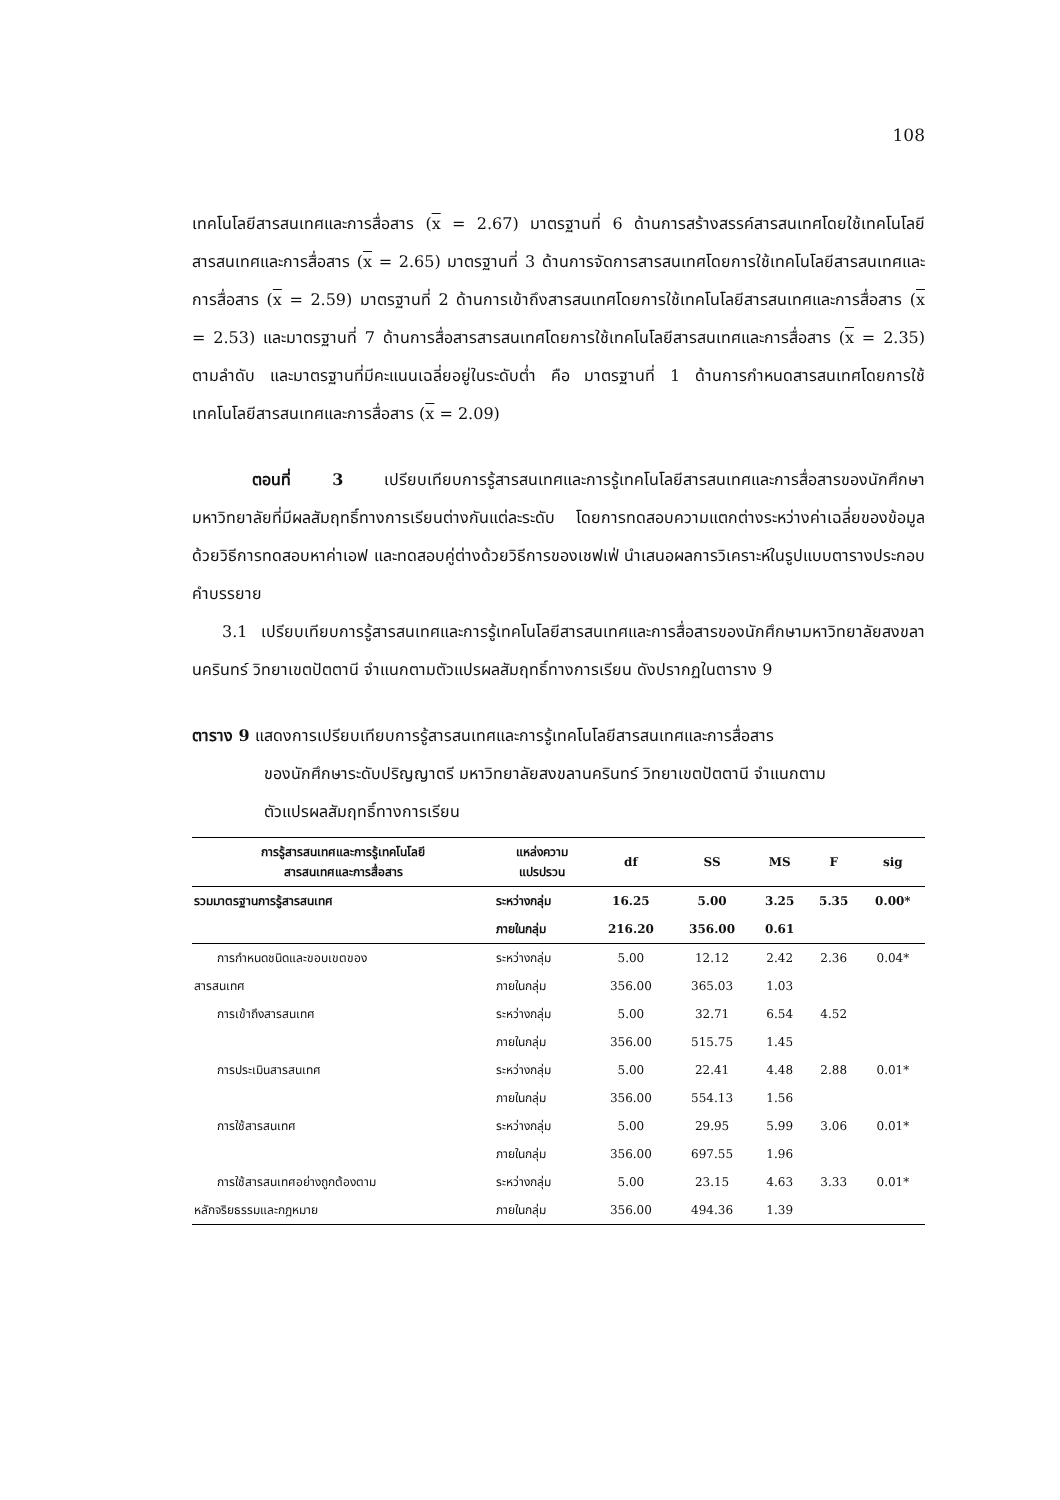108
เทคโนโลยีสารสนเทศและการสื่อสาร (x = 2.67) มาตรฐานที่ 6 ด้านการสร้างสรรค์สารสนเทศโดยใช้เทคโนโลยีสารสนเทศและการสื่อสาร (x = 2.65) มาตรฐานที่ 3 ด้านการจัดการสารสนเทศโดยการใช้เทคโนโลยีสารสนเทศและการสื่อสาร (x = 2.59) มาตรฐานที่ 2 ด้านการเข้าถึงสารสนเทศโดยการใช้เทคโนโลยีสารสนเทศและการสื่อสาร (x = 2.53) และมาตรฐานที่ 7 ด้านการสื่อสารสารสนเทศโดยการใช้เทคโนโลยีสารสนเทศและการสื่อสาร (x = 2.35) ตามลำดับ และมาตรฐานที่มีคะแนนเฉลี่ยอยู่ในระดับต่ำ คือ มาตรฐานที่ 1 ด้านการกำหนดสารสนเทศโดยการใช้เทคโนโลยีสารสนเทศและการสื่อสาร (x = 2.09)
ตอนที่ 3 เปรียบเทียบการรู้สารสนเทศและการรู้เทคโนโลยีสารสนเทศและการสื่อสารของนักศึกษามหาวิทยาลัยที่มีผลสัมฤทธิ์ทางการเรียนต่างกันแต่ละระดับ โดยการทดสอบความแตกต่างระหว่างค่าเฉลี่ยของข้อมูล ด้วยวิธีการทดสอบหาค่าเอฟ และทดสอบคู่ต่างด้วยวิธีการของเชฟเฟ่ นำเสนอผลการวิเคราะห์ในรูปแบบตารางประกอบคำบรรยาย
3.1 เปรียบเทียบการรู้สารสนเทศและการรู้เทคโนโลยีสารสนเทศและการสื่อสารของนักศึกษามหาวิทยาลัยสงขลานครินทร์ วิทยาเขตปัตตานี จำแนกตามตัวแปรผลสัมฤทธิ์ทางการเรียน ดังปรากฏในตาราง 9
ตาราง 9 แสดงการเปรียบเทียบการรู้สารสนเทศและการรู้เทคโนโลยีสารสนเทศและการสื่อสาร
ของนักศึกษาระดับปริญญาตรี มหาวิทยาลัยสงขลานครินทร์ วิทยาเขตปัตตานี จำแนกตาม
ตัวแปรผลสัมฤทธิ์ทางการเรียน
| การรู้สารสนเทศและการรู้เทคโนโลยี สารสนเทศและการสื่อสาร | แหล่งความ แปรปรวน | df | SS | MS | F | sig |
| --- | --- | --- | --- | --- | --- | --- |
| รวมมาตรฐานการรู้สารสนเทศ | ระหว่างกลุ่ม | 16.25 | 5.00 | 3.25 | 5.35 | 0.00* |
| | ภายในกลุ่ม | 216.20 | 356.00 | 0.61 | | |
| การกำหนดชนิดและขอบเขตของ | ระหว่างกลุ่ม | 5.00 | 12.12 | 2.42 | 2.36 | 0.04* |
| สารสนเทศ | ภายในกลุ่ม | 356.00 | 365.03 | 1.03 | | |
| การเข้าถึงสารสนเทศ | ระหว่างกลุ่ม | 5.00 | 32.71 | 6.54 | 4.52 | |
| | ภายในกลุ่ม | 356.00 | 515.75 | 1.45 | | |
| การประเมินสารสนเทศ | ระหว่างกลุ่ม | 5.00 | 22.41 | 4.48 | 2.88 | 0.01* |
| | ภายในกลุ่ม | 356.00 | 554.13 | 1.56 | | |
| การใช้สารสนเทศ | ระหว่างกลุ่ม | 5.00 | 29.95 | 5.99 | 3.06 | 0.01* |
| | ภายในกลุ่ม | 356.00 | 697.55 | 1.96 | | |
| การใช้สารสนเทศอย่างถูกต้องตาม | ระหว่างกลุ่ม | 5.00 | 23.15 | 4.63 | 3.33 | 0.01* |
| หลักจริยธรรมและกฎหมาย | ภายในกลุ่ม | 356.00 | 494.36 | 1.39 | | |